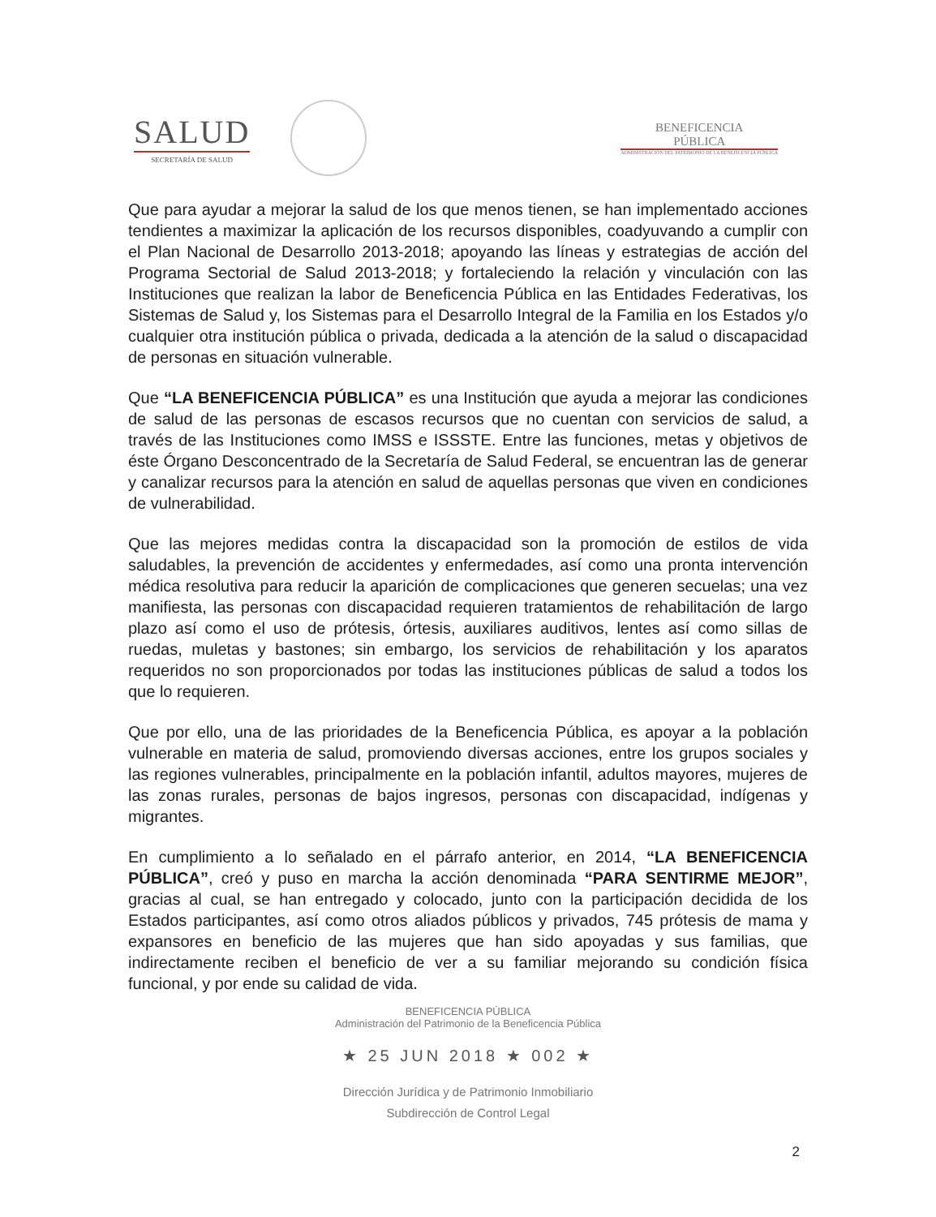SALUD
SECRETARÍA DE SALUD
BENEFICENCIA
PÚBLICA
ADMINISTRACIÓN DEL PATRIMONIO DE LA BENEFICENCIA PÚBLICA
Que para ayudar a mejorar la salud de los que menos tienen, se han implementado acciones tendientes a maximizar la aplicación de los recursos disponibles, coadyuvando a cumplir con el Plan Nacional de Desarrollo 2013-2018; apoyando las líneas y estrategias de acción del Programa Sectorial de Salud 2013-2018; y fortaleciendo la relación y vinculación con las Instituciones que realizan la labor de Beneficencia Pública en las Entidades Federativas, los Sistemas de Salud y, los Sistemas para el Desarrollo Integral de la Familia en los Estados y/o cualquier otra institución pública o privada, dedicada a la atención de la salud o discapacidad de personas en situación vulnerable.
Que “LA BENEFICENCIA PÚBLICA” es una Institución que ayuda a mejorar las condiciones de salud de las personas de escasos recursos que no cuentan con servicios de salud, a través de las Instituciones como IMSS e ISSSTE. Entre las funciones, metas y objetivos de éste Órgano Desconcentrado de la Secretaría de Salud Federal, se encuentran las de generar y canalizar recursos para la atención en salud de aquellas personas que viven en condiciones de vulnerabilidad.
Que las mejores medidas contra la discapacidad son la promoción de estilos de vida saludables, la prevención de accidentes y enfermedades, así como una pronta intervención médica resolutiva para reducir la aparición de complicaciones que generen secuelas; una vez manifiesta, las personas con discapacidad requieren tratamientos de rehabilitación de largo plazo así como el uso de prótesis, órtesis, auxiliares auditivos, lentes así como sillas de ruedas, muletas y bastones; sin embargo, los servicios de rehabilitación y los aparatos requeridos no son proporcionados por todas las instituciones públicas de salud a todos los que lo requieren.
Que por ello, una de las prioridades de la Beneficencia Pública, es apoyar a la población vulnerable en materia de salud, promoviendo diversas acciones, entre los grupos sociales y las regiones vulnerables, principalmente en la población infantil, adultos mayores, mujeres de las zonas rurales, personas de bajos ingresos, personas con discapacidad, indígenas y migrantes.
En cumplimiento a lo señalado en el párrafo anterior, en 2014, “LA BENEFICENCIA PÚBLICA”, creó y puso en marcha la acción denominada “PARA SENTIRME MEJOR”, gracias al cual, se han entregado y colocado, junto con la participación decidida de los Estados participantes, así como otros aliados públicos y privados, 745 prótesis de mama y expansores en beneficio de las mujeres que han sido apoyadas y sus familias, que indirectamente reciben el beneficio de ver a su familiar mejorando su condición física funcional, y por ende su calidad de vida.
BENEFICENCIA PÚBLICA
Administración del Patrimonio de la Beneficencia Pública
★ 25 JUN 2018 ★ 002 ★
Dirección Jurídica y de Patrimonio Inmobiliario
Subdirección de Control Legal
2